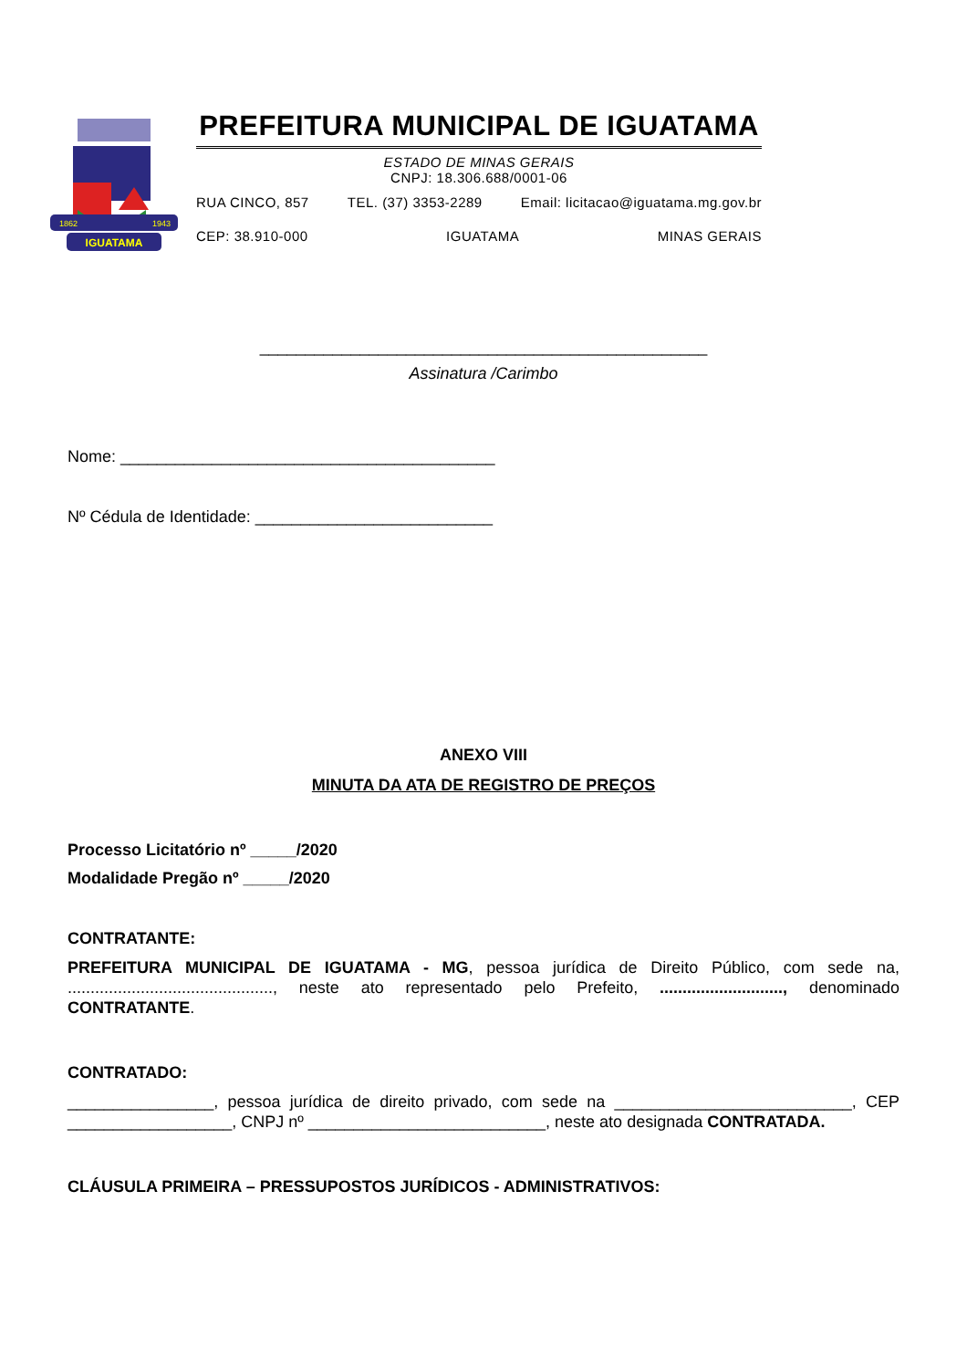IGUATAMA
1862
1943
PREFEITURA MUNICIPAL DE IGUATAMA
ESTADO DE MINAS GERAIS
CNPJ: 18.306.688/0001-06
RUA CINCO, 857 TEL. (37) 3353-2289 Email: licitacao@iguatama.mg.gov.br
CEP: 38.910-000 IGUATAMA MINAS GERAIS
_________________________________________________
Assinatura /Carimbo
Nome: _________________________________________
Nº Cédula de Identidade: __________________________
ANEXO VIII
MINUTA DA ATA DE REGISTRO DE PREÇOS
Processo Licitatório nº _____/2020
Modalidade Pregão nº _____/2020
CONTRATANTE:
PREFEITURA MUNICIPAL DE IGUATAMA - MG, pessoa jurídica de Direito Público, com sede na, ............................................., neste ato representado pelo Prefeito, ..........................., denominado CONTRATANTE.
CONTRATADO:
________________, pessoa jurídica de direito privado, com sede na __________________________, CEP __________________, CNPJ nº __________________________, neste ato designada CONTRATADA.
CLÁUSULA PRIMEIRA – PRESSUPOSTOS JURÍDICOS - ADMINISTRATIVOS: